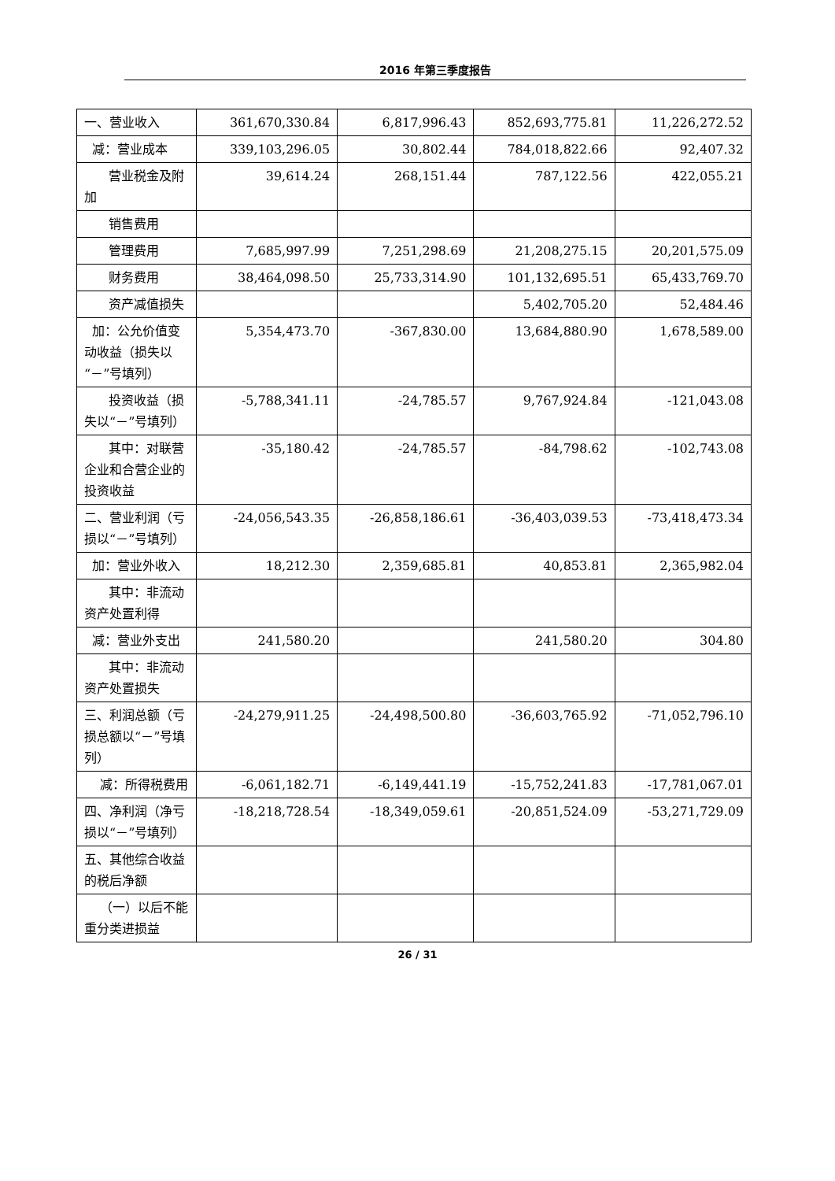2016 年第三季度报告
| 一、营业收入 | 361,670,330.84 | 6,817,996.43 | 852,693,775.81 | 11,226,272.52 |
| 减：营业成本 | 339,103,296.05 | 30,802.44 | 784,018,822.66 | 92,407.32 |
| 营业税金及附加 | 39,614.24 | 268,151.44 | 787,122.56 | 422,055.21 |
| 销售费用 | | | | |
| 管理费用 | 7,685,997.99 | 7,251,298.69 | 21,208,275.15 | 20,201,575.09 |
| 财务费用 | 38,464,098.50 | 25,733,314.90 | 101,132,695.51 | 65,433,769.70 |
| 资产减值损失 | | | 5,402,705.20 | 52,484.46 |
| 加：公允价值变动收益（损失以“－”号填列） | 5,354,473.70 | -367,830.00 | 13,684,880.90 | 1,678,589.00 |
| 投资收益（损失以“－”号填列） | -5,788,341.11 | -24,785.57 | 9,767,924.84 | -121,043.08 |
| 其中：对联营企业和合营企业的投资收益 | -35,180.42 | -24,785.57 | -84,798.62 | -102,743.08 |
| 二、营业利润（亏损以“－”号填列） | -24,056,543.35 | -26,858,186.61 | -36,403,039.53 | -73,418,473.34 |
| 加：营业外收入 | 18,212.30 | 2,359,685.81 | 40,853.81 | 2,365,982.04 |
| 其中：非流动资产处置利得 | | | | |
| 减：营业外支出 | 241,580.20 | | 241,580.20 | 304.80 |
| 其中：非流动资产处置损失 | | | | |
| 三、利润总额（亏损总额以“－”号填列） | -24,279,911.25 | -24,498,500.80 | -36,603,765.92 | -71,052,796.10 |
| 减：所得税费用 | -6,061,182.71 | -6,149,441.19 | -15,752,241.83 | -17,781,067.01 |
| 四、净利润（净亏损以“－”号填列） | -18,218,728.54 | -18,349,059.61 | -20,851,524.09 | -53,271,729.09 |
| 五、其他综合收益的税后净额 | | | | |
| （一）以后不能重分类进损益 | | | | |
26 / 31